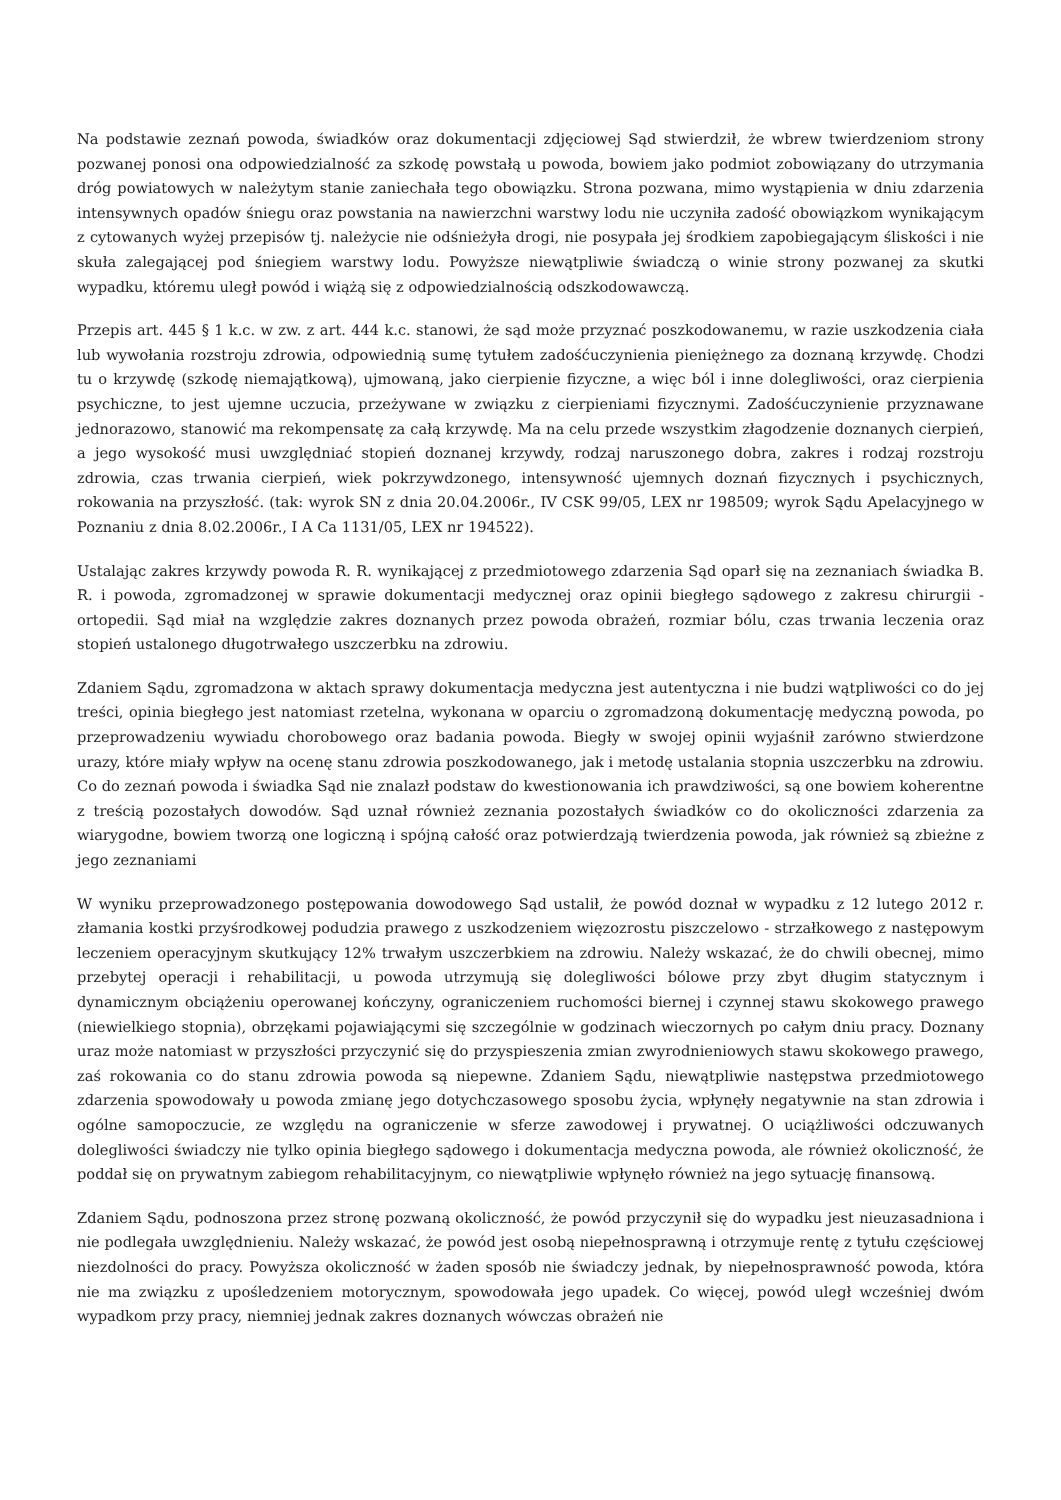Na podstawie zeznań powoda, świadków oraz dokumentacji zdjęciowej Sąd stwierdził, że wbrew twierdzeniom strony pozwanej ponosi ona odpowiedzialność za szkodę powstałą u powoda, bowiem jako podmiot zobowiązany do utrzymania dróg powiatowych w należytym stanie zaniechała tego obowiązku. Strona pozwana, mimo wystąpienia w dniu zdarzenia intensywnych opadów śniegu oraz powstania na nawierzchni warstwy lodu nie uczyniła zadość obowiązkom wynikającym z cytowanych wyżej przepisów tj. należycie nie odśnieżyła drogi, nie posypała jej środkiem zapobiegającym śliskości i nie skuła zalegającej pod śniegiem warstwy lodu. Powyższe niewątpliwie świadczą o winie strony pozwanej za skutki wypadku, któremu uległ powód i wiążą się z odpowiedzialnością odszkodowawczą.
Przepis art. 445 § 1 k.c. w zw. z art. 444 k.c. stanowi, że sąd może przyznać poszkodowanemu, w razie uszkodzenia ciała lub wywołania rozstroju zdrowia, odpowiednią sumę tytułem zadośćuczynienia pieniężnego za doznaną krzywdę. Chodzi tu o krzywdę (szkodę niemajątkową), ujmowaną, jako cierpienie fizyczne, a więc ból i inne dolegliwości, oraz cierpienia psychiczne, to jest ujemne uczucia, przeżywane w związku z cierpieniami fizycznymi. Zadośćuczynienie przyznawane jednorazowo, stanowić ma rekompensatę za całą krzywdę. Ma na celu przede wszystkim złagodzenie doznanych cierpień, a jego wysokość musi uwzględniać stopień doznanej krzywdy, rodzaj naruszonego dobra, zakres i rodzaj rozstroju zdrowia, czas trwania cierpień, wiek pokrzywdzonego, intensywność ujemnych doznań fizycznych i psychicznych, rokowania na przyszłość. (tak: wyrok SN z dnia 20.04.2006r., IV CSK 99/05, LEX nr 198509; wyrok Sądu Apelacyjnego w Poznaniu z dnia 8.02.2006r., I A Ca 1131/05, LEX nr 194522).
Ustalając zakres krzywdy powoda R. R. wynikającej z przedmiotowego zdarzenia Sąd oparł się na zeznaniach świadka B. R. i powoda, zgromadzonej w sprawie dokumentacji medycznej oraz opinii biegłego sądowego z zakresu chirurgii - ortopedii. Sąd miał na względzie zakres doznanych przez powoda obrażeń, rozmiar bólu, czas trwania leczenia oraz stopień ustalonego długotrwałego uszczerbku na zdrowiu.
Zdaniem Sądu, zgromadzona w aktach sprawy dokumentacja medyczna jest autentyczna i nie budzi wątpliwości co do jej treści, opinia biegłego jest natomiast rzetelna, wykonana w oparciu o zgromadzoną dokumentację medyczną powoda, po przeprowadzeniu wywiadu chorobowego oraz badania powoda. Biegły w swojej opinii wyjaśnił zarówno stwierdzone urazy, które miały wpływ na ocenę stanu zdrowia poszkodowanego, jak i metodę ustalania stopnia uszczerbku na zdrowiu. Co do zeznań powoda i świadka Sąd nie znalazł podstaw do kwestionowania ich prawdziwości, są one bowiem koherentne z treścią pozostałych dowodów. Sąd uznał również zeznania pozostałych świadków co do okoliczności zdarzenia za wiarygodne, bowiem tworzą one logiczną i spójną całość oraz potwierdzają twierdzenia powoda, jak również są zbieżne z jego zeznaniami
W wyniku przeprowadzonego postępowania dowodowego Sąd ustalił, że powód doznał w wypadku z 12 lutego 2012 r. złamania kostki przyśrodkowej podudzia prawego z uszkodzeniem więzozrostu piszczelowo - strzałkowego z następowym leczeniem operacyjnym skutkujący 12% trwałym uszczerbkiem na zdrowiu. Należy wskazać, że do chwili obecnej, mimo przebytej operacji i rehabilitacji, u powoda utrzymują się dolegliwości bólowe przy zbyt długim statycznym i dynamicznym obciążeniu operowanej kończyny, ograniczeniem ruchomości biernej i czynnej stawu skokowego prawego (niewielkiego stopnia), obrzękami pojawiającymi się szczególnie w godzinach wieczornych po całym dniu pracy. Doznany uraz może natomiast w przyszłości przyczynić się do przyspieszenia zmian zwyrodnieniowych stawu skokowego prawego, zaś rokowania co do stanu zdrowia powoda są niepewne. Zdaniem Sądu, niewątpliwie następstwa przedmiotowego zdarzenia spowodowały u powoda zmianę jego dotychczasowego sposobu życia, wpłynęły negatywnie na stan zdrowia i ogólne samopoczucie, ze względu na ograniczenie w sferze zawodowej i prywatnej. O uciążliwości odczuwanych dolegliwości świadczy nie tylko opinia biegłego sądowego i dokumentacja medyczna powoda, ale również okoliczność, że poddał się on prywatnym zabiegom rehabilitacyjnym, co niewątpliwie wpłynęło również na jego sytuację finansową.
Zdaniem Sądu, podnoszona przez stronę pozwaną okoliczność, że powód przyczynił się do wypadku jest nieuzasadniona i nie podlegała uwzględnieniu. Należy wskazać, że powód jest osobą niepełnosprawną i otrzymuje rentę z tytułu częściowej niezdolności do pracy. Powyższa okoliczność w żaden sposób nie świadczy jednak, by niepełnosprawność powoda, która nie ma związku z upośledzeniem motorycznym, spowodowała jego upadek. Co więcej, powód uległ wcześniej dwóm wypadkom przy pracy, niemniej jednak zakres doznanych wówczas obrażeń nie